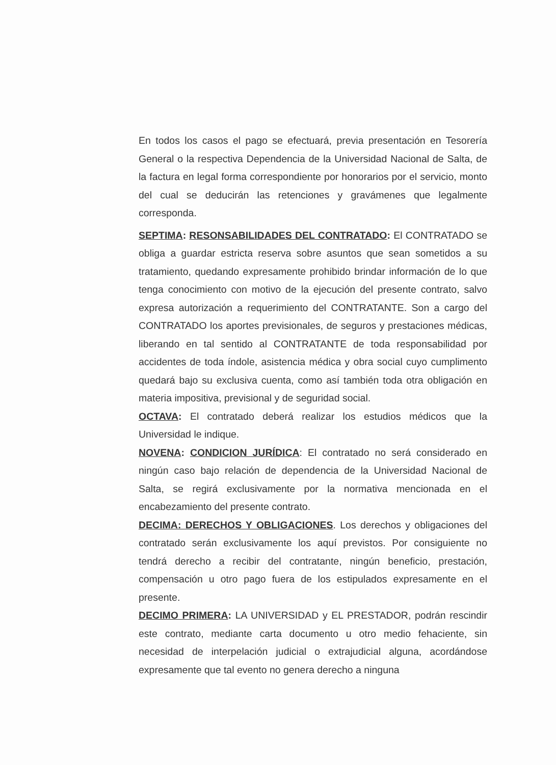En todos los casos el pago se efectuará, previa presentación en Tesorería General o la respectiva Dependencia de la Universidad Nacional de Salta, de la factura en legal forma correspondiente por honorarios por el servicio, monto del cual se deducirán las retenciones y gravámenes que legalmente corresponda.
SEPTIMA: RESONSABILIDADES DEL CONTRATADO: El CONTRATADO se obliga a guardar estricta reserva sobre asuntos que sean sometidos a su tratamiento, quedando expresamente prohibido brindar información de lo que tenga conocimiento con motivo de la ejecución del presente contrato, salvo expresa autorización a requerimiento del CONTRATANTE. Son a cargo del CONTRATADO los aportes previsionales, de seguros y prestaciones médicas, liberando en tal sentido al CONTRATANTE de toda responsabilidad por accidentes de toda índole, asistencia médica y obra social cuyo cumplimento quedará bajo su exclusiva cuenta, como así también toda otra obligación en materia impositiva, previsional y de seguridad social.
OCTAVA: El contratado deberá realizar los estudios médicos que la Universidad le indique.
NOVENA: CONDICION JURÍDICA: El contratado no será considerado en ningún caso bajo relación de dependencia de la Universidad Nacional de Salta, se regirá exclusivamente por la normativa mencionada en el encabezamiento del presente contrato.
DECIMA: DERECHOS Y OBLIGACIONES. Los derechos y obligaciones del contratado serán exclusivamente los aquí previstos. Por consiguiente no tendrá derecho a recibir del contratante, ningún beneficio, prestación, compensación u otro pago fuera de los estipulados expresamente en el presente.
DECIMO PRIMERA: LA UNIVERSIDAD y EL PRESTADOR, podrán rescindir este contrato, mediante carta documento u otro medio fehaciente, sin necesidad de interpelación judicial o extrajudicial alguna, acordándose expresamente que tal evento no genera derecho a ninguna